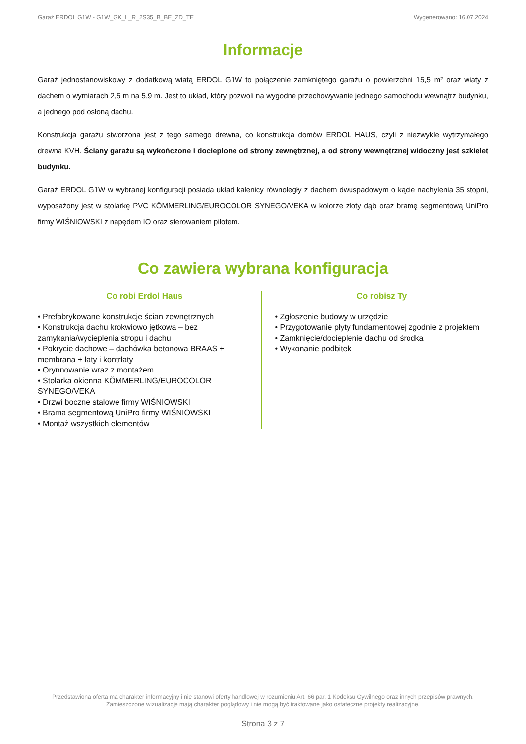Garaż ERDOL G1W - G1W_GK_L_R_2S35_B_BE_ZD_TE Wygenerowano: 16.07.2024
Informacje
Garaż jednostanowiskowy z dodatkową wiatą ERDOL G1W to połączenie zamkniętego garażu o powierzchni 15,5 m² oraz wiaty z dachem o wymiarach 2,5 m na 5,9 m. Jest to układ, który pozwoli na wygodne przechowywanie jednego samochodu wewnątrz budynku, a jednego pod osłoną dachu.
Konstrukcja garażu stworzona jest z tego samego drewna, co konstrukcja domów ERDOL HAUS, czyli z niezwykle wytrzymałego drewna KVH. Ściany garażu są wykończone i docieplone od strony zewnętrznej, a od strony wewnętrznej widoczny jest szkielet budynku.
Garaż ERDOL G1W w wybranej konfiguracji posiada układ kalenicy równoległy z dachem dwuspadowym o kącie nachylenia 35 stopni, wyposażony jest w stolarkę PVC KÖMMERLING/EUROCOLOR SYNEGO/VEKA w kolorze złoty dąb oraz bramę segmentową UniPro firmy WIŚNIOWSKI z napędem IO oraz sterowaniem pilotem.
Co zawiera wybrana konfiguracja
Co robi Erdol Haus
• Prefabrykowane konstrukcje ścian zewnętrznych
• Konstrukcja dachu krokwiowo jętkowa – bez zamykania/wycieplenia stropu i dachu
• Pokrycie dachowe – dachówka betonowa BRAAS + membrana + łaty i kontrłaty
• Orynnowanie wraz z montażem
• Stolarka okienna KÖMMERLING/EUROCOLOR SYNEGO/VEKA
• Drzwi boczne stalowe firmy WIŚNIOWSKI
• Brama segmentową UniPro firmy WIŚNIOWSKI
• Montaż wszystkich elementów
Co robisz Ty
• Zgłoszenie budowy w urzędzie
• Przygotowanie płyty fundamentowej zgodnie z projektem
• Zamknięcie/docieplenie dachu od środka
• Wykonanie podbitek
Przedstawiona oferta ma charakter informacyjny i nie stanowi oferty handlowej w rozumieniu Art. 66 par. 1 Kodeksu Cywilnego oraz innych przepisów prawnych. Zamieszczone wizualizacje mają charakter poglądowy i nie mogą być traktowane jako ostateczne projekty realizacyjne.
Strona 3 z 7